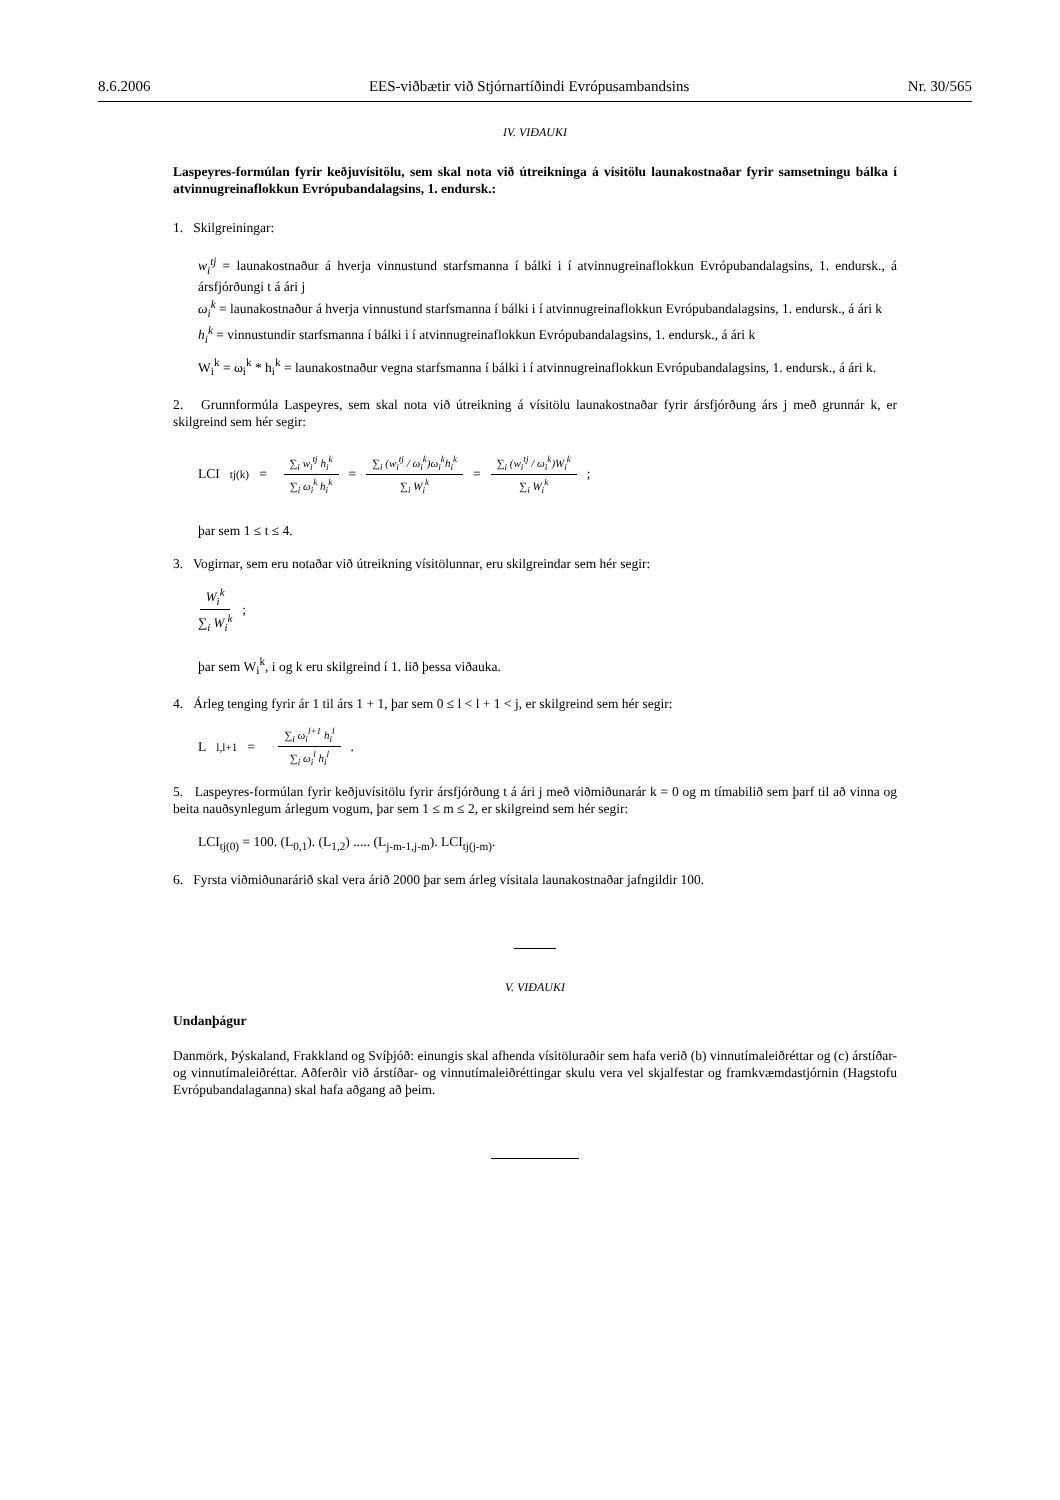8.6.2006 EES-viðbætir við Stjórnartíðindi Evrópusambandsins Nr. 30/565
IV. VIÐAUKI
Laspeyres-formúlan fyrir keðjuvísitölu, sem skal nota við útreikninga á vísitölu launakostnaðar fyrir samsetningu bálka í atvinnugreinaflokkun Evrópubandalagsins, 1. endursk.:
1. Skilgreiningar:
w<sub>i</sub><sup>tj</sup> = launakostnaður á hverja vinnustund starfsmanna í bálki i í atvinnugreinaflokkun Evrópubandalagsins, 1. endursk., á ársfjórðungi t á ári j
ω<sub>i</sub><sup>k</sup> = launakostnaður á hverja vinnustund starfsmanna í bálki i í atvinnugreinaflokkun Evrópubandalagsins, 1. endursk., á ári k
h<sub>i</sub><sup>k</sup> = vinnustundir starfsmanna í bálki i í atvinnugreinaflokkun Evrópubandalagsins, 1. endursk., á ári k
W<sub>i</sub><sup>k</sup> = ω<sub>i</sub><sup>k</sup> * h<sub>i</sub><sup>k</sup> = launakostnaður vegna starfsmanna í bálki i í atvinnugreinaflokkun Evrópubandalagsins, 1. endursk., á ári k.
2. Grunnformúla Laspeyres, sem skal nota við útreikning á vísitölu launakostnaðar fyrir ársfjórðung árs j með grunnár k, er skilgreind sem hér segir:
LCI<sub>tj(k)</sub> = ∑<sub>i</sub> w<sub>i</sub><sup>tj</sup> h<sub>i</sub><sup>k</sup> ∑<sub>i</sub> ω<sub>i</sub><sup>k</sup> h<sub>i</sub><sup>k</sup> = ∑<sub>i</sub> (w<sub>i</sub><sup>tj</sup> / ω<sub>i</sub><sup>k</sup>)ω<sub>i</sub><sup>k</sup>h<sub>i</sub><sup>k</sup> ∑<sub>i</sub> W<sub>i</sub><sup>k</sup> = ∑<sub>i</sub> (w<sub>i</sub><sup>tj</sup> / ω<sub>i</sub><sup>k</sup>)W<sub>i</sub><sup>k</sup> ∑<sub>i</sub> W<sub>i</sub><sup>k</sup>;
þar sem 1 ≤ t ≤ 4.
3. Vogirnar, sem eru notaðar við útreikning vísitölunnar, eru skilgreindar sem hér segir:
W<sub>i</sub><sup>k</sup> ∑<sub>i</sub> W<sub>i</sub><sup>k</sup>;
þar sem W<sub>i</sub><sup>k</sup>, i og k eru skilgreind í 1. lið þessa viðauka.
4. Árleg tenging fyrir ár 1 til árs 1 + 1, þar sem 0 ≤ l < l + 1 < j, er skilgreind sem hér segir:
L<sub>l,l+1</sub> = ∑<sub>i</sub> ω<sub>i</sub><sup>l+1</sup> h<sub>i</sub><sup>l</sup> ∑<sub>i</sub> ω<sub>i</sub><sup>l</sup> h<sub>i</sub><sup>l</sup>.
5. Laspeyres-formúlan fyrir keðjuvísitölu fyrir ársfjórðung t á ári j með viðmiðunarár k = 0 og m tímabilið sem þarf til að vinna og beita nauðsynlegum árlegum vogum, þar sem 1 ≤ m ≤ 2, er skilgreind sem hér segir:
LCI<sub>tj(0)</sub> = 100. (L<sub>0,1</sub>). (L<sub>1,2</sub>) ..... (L<sub>j-m-1,j-m</sub>). LCI<sub>tj(j-m)</sub>.
6. Fyrsta viðmiðunarárið skal vera árið 2000 þar sem árleg vísitala launakostnaðar jafngildir 100.
V. VIÐAUKI
Undanþágur
Danmörk, Þýskaland, Frakkland og Svíþjóð: einungis skal afhenda vísitöluraðir sem hafa verið (b) vinnutímaleiðréttar og (c) árstíðar- og vinnutímaleiðréttar. Aðferðir við árstíðar- og vinnutímaleiðréttingar skulu vera vel skjalfestar og framkvæmdastjórnin (Hagstofu Evrópubandalaganna) skal hafa aðgang að þeim.